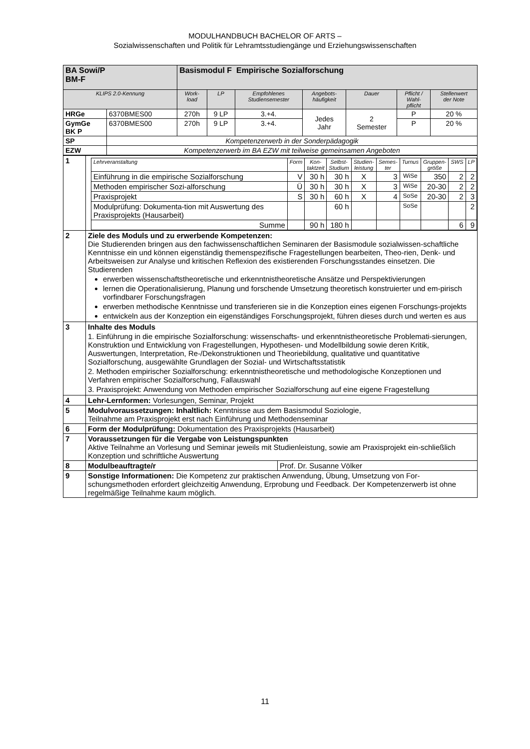MODULHANDBUCH BACHELOR OF ARTS –
Sozialwissenschaften und Politik für Lehramtsstudiengänge und Erziehungswissenschaften
| BA Sowi/P BM-F | | Basismodul F Empirische Sozialforschung | | | | | | |
| KLIPS 2.0-Kennung | | Work- load | LP | Empfohlenes Studiensemester | Angebots- häufigkeit | Dauer | Pflicht / Wahl- pflicht | Stellenwert der Note |
| HRGe | 6370BMES00 | 270h | 9 LP | 3.+4. | Jedes Jahr | 2 Semester | P | 20 % |
| GymGe BK P | 6370BMES00 | 270h | 9 LP | 3.+4. | | | P | 20 % |
| SP | Kompetenzerwerb in der Sonderpädagogik | | | | | | | |
| EZW | Kompetenzerwerb im BA EZW mit teilweise gemeinsamen Angeboten | | | | | | | |
| 1 | / Lehrveranstaltung / Form / Kon- taktzeit / Selbst- Studium / Studien- leistung / Semes- ter / Turnus / Gruppen- größe / SWS / LP / / --- / --- / --- / --- / --- / --- / --- / --- / --- / --- / / Einführung in die empirische Sozialforschung / V / 30 h / 30 h / X / 3 / WiSe / 350 / 2 / 2 / / Methoden empirischer Sozi-alforschung / Ü / 30 h / 30 h / X / 3 / WiSe / 20-30 / 2 / 2 / / Praxisprojekt / S / 30 h / 60 h / X / 4 / SoSe / 20-30 / 2 / 3 / / Modulprüfung: Dokumenta-tion mit Auswertung des Praxisprojekts (Hausarbeit) / / / 60 h / / / SoSe / / / 2 / / Summe / / 90 h / 180 h / / / / / 6 / 9 / |
| 2 | Ziele des Moduls und zu erwerbende Kompetenzen: Die Studierenden bringen aus den fachwissenschaftlichen Seminaren der Basismodule sozialwissen-schaftliche Kenntnisse ein und können eigenständig themenspezifische Fragestellungen bearbeiten, Theo-rien, Denk- und Arbeitsweisen zur Analyse und kritischen Reflexion des existierenden Forschungsstandes einsetzen. Die Studierenden erwerben wissenschaftstheoretische und erkenntnistheoretische Ansätze und Perspektivierungen lernen die Operationalisierung, Planung und forschende Umsetzung theoretisch konstruierter und em-pirisch vorfindbarer Forschungsfragen erwerben methodische Kenntnisse und transferieren sie in die Konzeption eines eigenen Forschungs-projekts entwickeln aus der Konzeption ein eigenständiges Forschungsprojekt, führen dieses durch und werten es aus |
| 3 | Inhalte des Moduls 1. Einführung in die empirische Sozialforschung: wissenschafts- und erkenntnistheoretische Problemati-sierungen, Konstruktion und Entwicklung von Fragestellungen, Hypothesen- und Modellbildung sowie deren Kritik, Auswertungen, Interpretation, Re-/Dekonstruktionen und Theoriebildung, qualitative und quantitative Sozialforschung, ausgewählte Grundlagen der Sozial- und Wirtschaftsstatistik 2. Methoden empirischer Sozialforschung: erkenntnistheoretische und methodologische Konzeptionen und Verfahren empirischer Sozialforschung, Fallauswahl 3. Praxisprojekt: Anwendung von Methoden empirischer Sozialforschung auf eine eigene Fragestellung |
| 4 | Lehr-Lernformen: Vorlesungen, Seminar, Projekt |
| 5 | Modulvoraussetzungen: Inhaltlich: Kenntnisse aus dem Basismodul Soziologie, Teilnahme am Praxisprojekt erst nach Einführung und Methodenseminar |
| 6 | Form der Modulprüfung: Dokumentation des Praxisprojekts (Hausarbeit) |
| 7 | Voraussetzungen für die Vergabe von Leistungspunkten Aktive Teilnahme an Vorlesung und Seminar jeweils mit Studienleistung, sowie am Praxisprojekt ein-schließlich Konzeption und schriftliche Auswertung |
| 8 | / Modulbeauftragte/r / Prof. Dr. Susanne Völker / |
| 9 | Sonstige Informationen: Die Kompetenz zur praktischen Anwendung, Übung, Umsetzung von For-schungsmethoden erfordert gleichzeitig Anwendung, Erprobung und Feedback. Der Kompetenzerwerb ist ohne regelmäßige Teilnahme kaum möglich. |
11